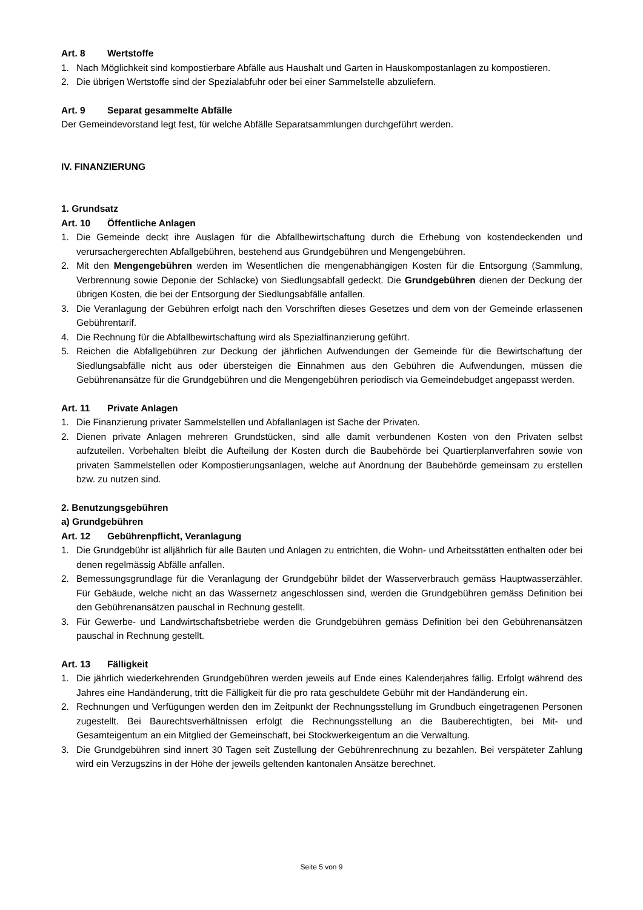Art. 8 Wertstoffe
1. Nach Möglichkeit sind kompostierbare Abfälle aus Haushalt und Garten in Hauskompostanlagen zu kompostieren.
2. Die übrigen Wertstoffe sind der Spezialabfuhr oder bei einer Sammelstelle abzuliefern.
Art. 9 Separat gesammelte Abfälle
Der Gemeindevorstand legt fest, für welche Abfälle Separatsammlungen durchgeführt werden.
IV. FINANZIERUNG
1. Grundsatz
Art. 10 Öffentliche Anlagen
1. Die Gemeinde deckt ihre Auslagen für die Abfallbewirtschaftung durch die Erhebung von kostendeckenden und verursachergerechten Abfallgebühren, bestehend aus Grundgebühren und Mengengebühren.
2. Mit den Mengengebühren werden im Wesentlichen die mengenabhängigen Kosten für die Entsorgung (Sammlung, Verbrennung sowie Deponie der Schlacke) von Siedlungsabfall gedeckt. Die Grundgebühren dienen der Deckung der übrigen Kosten, die bei der Entsorgung der Siedlungsabfälle anfallen.
3. Die Veranlagung der Gebühren erfolgt nach den Vorschriften dieses Gesetzes und dem von der Gemeinde erlassenen Gebührentarif.
4. Die Rechnung für die Abfallbewirtschaftung wird als Spezialfinanzierung geführt.
5. Reichen die Abfallgebühren zur Deckung der jährlichen Aufwendungen der Gemeinde für die Bewirtschaftung der Siedlungsabfälle nicht aus oder übersteigen die Einnahmen aus den Gebühren die Aufwendungen, müssen die Gebührenansätze für die Grundgebühren und die Mengengebühren periodisch via Gemeindebudget angepasst werden.
Art. 11 Private Anlagen
1. Die Finanzierung privater Sammelstellen und Abfallanlagen ist Sache der Privaten.
2. Dienen private Anlagen mehreren Grundstücken, sind alle damit verbundenen Kosten von den Privaten selbst aufzuteilen. Vorbehalten bleibt die Aufteilung der Kosten durch die Baubehörde bei Quartierplanverfahren sowie von privaten Sammelstellen oder Kompostierungsanlagen, welche auf Anordnung der Baubehörde gemeinsam zu erstellen bzw. zu nutzen sind.
2. Benutzungsgebühren
a) Grundgebühren
Art. 12 Gebührenpflicht, Veranlagung
1. Die Grundgebühr ist alljährlich für alle Bauten und Anlagen zu entrichten, die Wohn- und Arbeitsstätten enthalten oder bei denen regelmässig Abfälle anfallen.
2. Bemessungsgrundlage für die Veranlagung der Grundgebühr bildet der Wasserverbrauch gemäss Hauptwasserzähler. Für Gebäude, welche nicht an das Wassernetz angeschlossen sind, werden die Grundgebühren gemäss Definition bei den Gebührenansätzen pauschal in Rechnung gestellt.
3. Für Gewerbe- und Landwirtschaftsbetriebe werden die Grundgebühren gemäss Definition bei den Gebührenansätzen pauschal in Rechnung gestellt.
Art. 13 Fälligkeit
1. Die jährlich wiederkehrenden Grundgebühren werden jeweils auf Ende eines Kalenderjahres fällig. Erfolgt während des Jahres eine Handänderung, tritt die Fälligkeit für die pro rata geschuldete Gebühr mit der Handänderung ein.
2. Rechnungen und Verfügungen werden den im Zeitpunkt der Rechnungsstellung im Grundbuch eingetragenen Personen zugestellt. Bei Baurechtsverhältnissen erfolgt die Rechnungsstellung an die Bauberechtigten, bei Mit- und Gesamteigentum an ein Mitglied der Gemeinschaft, bei Stockwerkeigentum an die Verwaltung.
3. Die Grundgebühren sind innert 30 Tagen seit Zustellung der Gebührenrechnung zu bezahlen. Bei verspäteter Zahlung wird ein Verzugszins in der Höhe der jeweils geltenden kantonalen Ansätze berechnet.
Seite 5 von 9